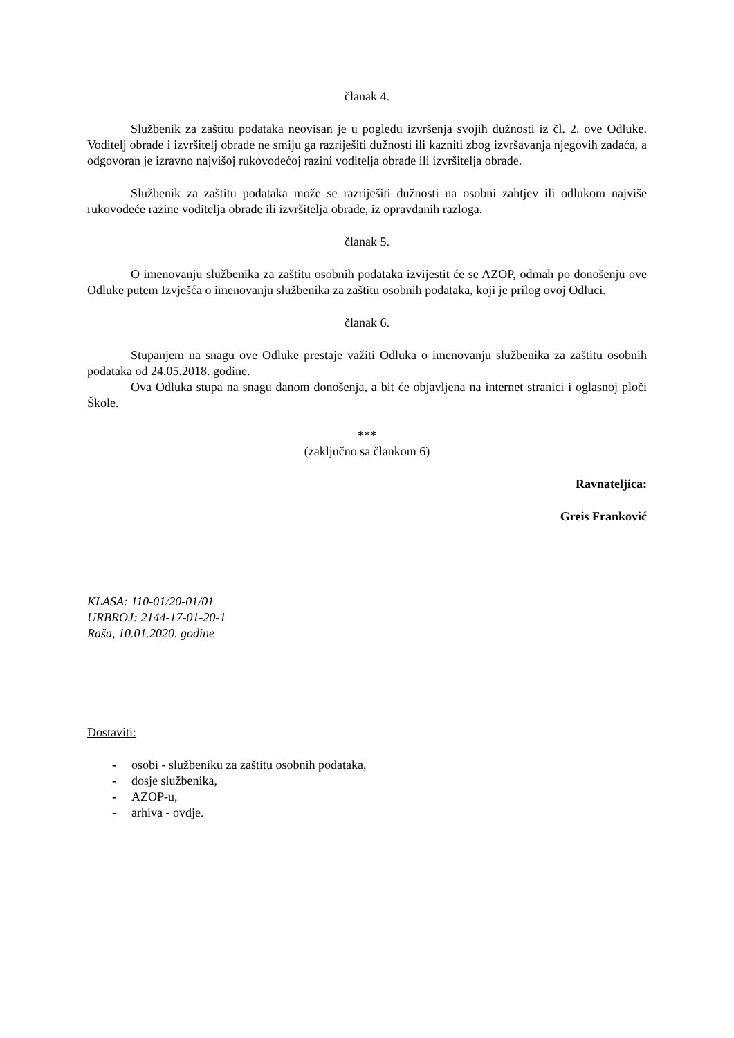članak 4.
Službenik za zaštitu podataka neovisan je u pogledu izvršenja svojih dužnosti iz čl. 2. ove Odluke. Voditelj obrade i izvršitelj obrade ne smiju ga razriješiti dužnosti ili kazniti zbog izvršavanja njegovih zadaća, a odgovoran je izravno najvišoj rukovodećoj razini voditelja obrade ili izvršitelja obrade.
Službenik za zaštitu podataka može se razriješiti dužnosti na osobni zahtjev ili odlukom najviše rukovodeće razine voditelja obrade ili izvršitelja obrade, iz opravdanih razloga.
članak 5.
O imenovanju službenika za zaštitu osobnih podataka izvijestit će se AZOP, odmah po donošenju ove Odluke putem Izvješća o imenovanju službenika za zaštitu osobnih podataka, koji je prilog ovoj Odluci.
članak 6.
Stupanjem na snagu ove Odluke prestaje važiti Odluka o imenovanju službenika za zaštitu osobnih podataka od 24.05.2018. godine.
Ova Odluka stupa na snagu danom donošenja, a bit će objavljena na internet stranici i oglasnoj ploči Škole.
***
(zaključno sa člankom 6)
Ravnateljica:
Greis Franković
KLASA: 110-01/20-01/01
URBROJ: 2144-17-01-20-1
Raša, 10.01.2020. godine
Dostaviti:
- osobi - službeniku za zaštitu osobnih podataka,
- dosje službenika,
- AZOP-u,
- arhiva - ovdje.